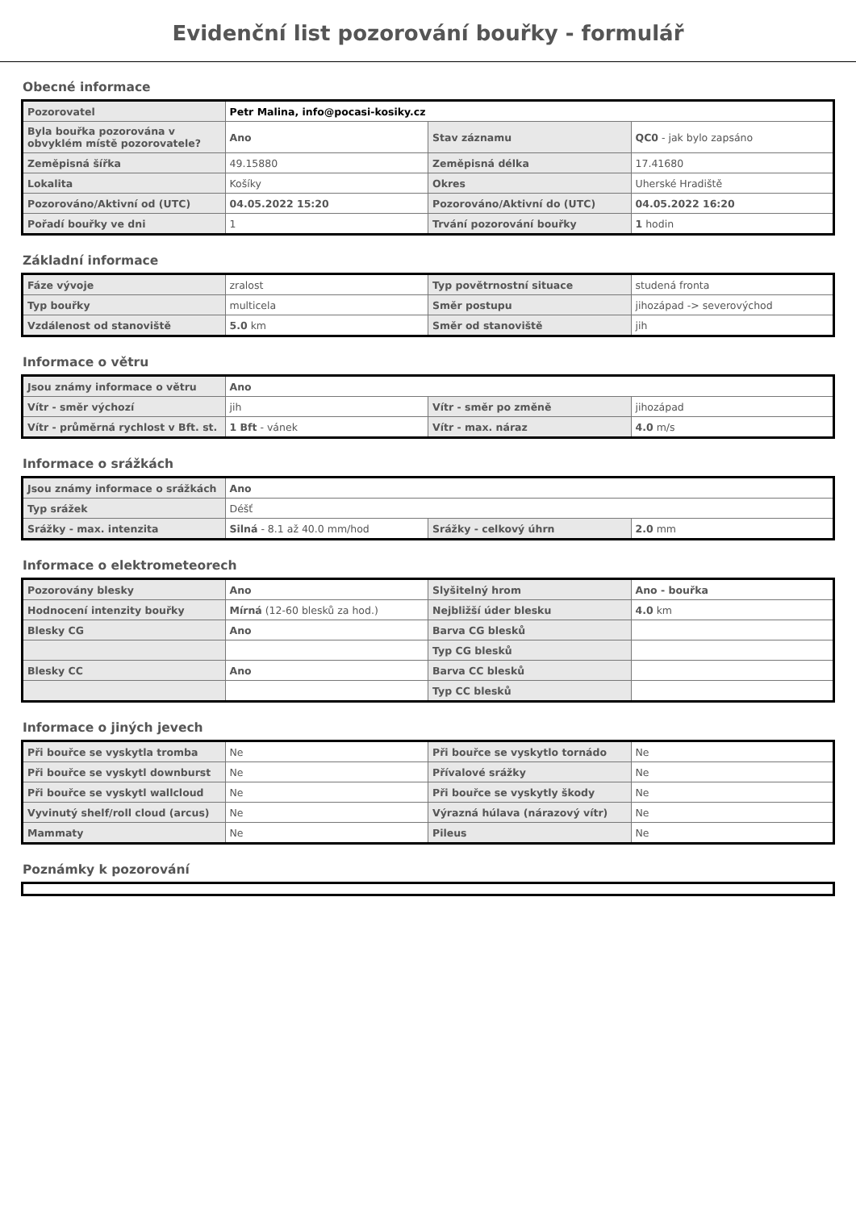Evidenční list pozorování bouřky - formulář
Obecné informace
| Pozorovatel | Petr Malina, info@pocasi-kosiky.cz | | |
| Byla bouřka pozorována v obvyklém místě pozorovatele? | Ano | Stav záznamu | QC0 - jak bylo zapsáno |
| Zeměpisná šířka | 49.15880 | Zeměpisná délka | 17.41680 |
| Lokalita | Košíky | Okres | Uherské Hradiště |
| Pozorováno/Aktivní od (UTC) | 04.05.2022 15:20 | Pozorováno/Aktivní do (UTC) | 04.05.2022 16:20 |
| Pořadí bouřky ve dni | 1 | Trvání pozorování bouřky | 1 hodin |
Základní informace
| Fáze vývoje | zralost | Typ povětrnostní situace | studená fronta |
| Typ bouřky | multicela | Směr postupu | jihozápad -> severovýchod |
| Vzdálenost od stanoviště | 5.0 km | Směr od stanoviště | jih |
Informace o větru
| Jsou známy informace o větru | Ano | | |
| Vítr - směr výchozí | jih | Vítr - směr po změně | jihozápad |
| Vítr - průměrná rychlost v Bft. st. | 1 Bft - vánek | Vítr - max. náraz | 4.0 m/s |
Informace o srážkách
| Jsou známy informace o srážkách | Ano | | |
| Typ srážek | Déšť | | |
| Srážky - max. intenzita | Silná - 8.1 až 40.0 mm/hod | Srážky - celkový úhrn | 2.0 mm |
Informace o elektrometeorech
| Pozorovány blesky | Ano | Slyšitelný hrom | Ano - bouřka |
| Hodnocení intenzity bouřky | Mírná (12-60 blesků za hod.) | Nejbližší úder blesku | 4.0 km |
| Blesky CG | Ano | Barva CG blesků | |
| | | Typ CG blesků | |
| Blesky CC | Ano | Barva CC blesků | |
| | | Typ CC blesků | |
Informace o jiných jevech
| Při bouřce se vyskytla tromba | Ne | Při bouřce se vyskytlo tornádo | Ne |
| Při bouřce se vyskytl downburst | Ne | Přívalové srážky | Ne |
| Při bouřce se vyskytl wallcloud | Ne | Při bouřce se vyskytly škody | Ne |
| Vyvinutý shelf/roll cloud (arcus) | Ne | Výrazná húlava (nárazový vítr) | Ne |
| Mammaty | Ne | Pileus | Ne |
Poznámky k pozorování